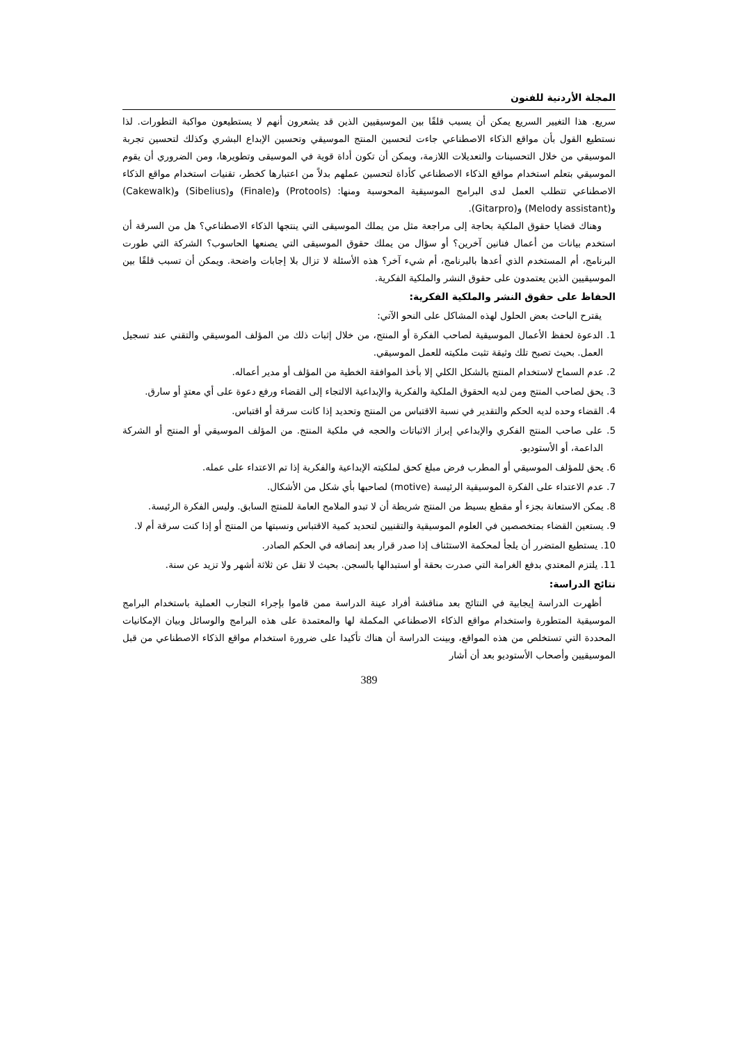المجلة الأردنية للفنون
سريع. هذا التغيير السريع يمكن أن يسبب قلقًا بين الموسيقيين الذين قد يشعرون أنهم لا يستطيعون مواكبة التطورات. لذا نستطيع القول بأن مواقع الذكاء الاصطناعي جاءت لتحسين المنتج الموسيقي وتحسين الإبداع البشري وكذلك لتحسين تجربة الموسيقي من خلال التحسينات والتعديلات اللازمة، ويمكن أن تكون أداة قوية في الموسيقى وتطويرها، ومن الضروري أن يقوم الموسيقي بتعلم استخدام مواقع الذكاء الاصطناعي كأداة لتحسين عملهم بدلاً من اعتبارها كخطر، تقنيات استخدام مواقع الذكاء الاصطناعي تتطلب العمل لدى البرامج الموسيقية المحوسبة ومنها: (Protools) و(Finale) و(Sibelius) و(Cakewalk) و(Melody assistant) و(Gitarpro).
وهناك قضايا حقوق الملكية بحاجة إلى مراجعة مثل من يملك الموسيقى التي ينتجها الذكاء الاصطناعي؟ هل من السرقة أن استخدم بيانات من أعمال فنانين آخرين؟ أو سؤال من يملك حقوق الموسيقى التي يصنعها الحاسوب؟ الشركة التي طورت البرنامج، أم المستخدم الذي أعدها بالبرنامج، أم شيء آخر؟ هذه الأسئلة لا تزال بلا إجابات واضحة. ويمكن أن تسبب قلقًا بين الموسيقيين الذين يعتمدون على حقوق النشر والملكية الفكرية.
الحفاظ على حقوق النشر والملكية الفكرية:
يقترح الباحث بعض الحلول لهذه المشاكل على النحو الآتي:
1. الدعوة لحفظ الأعمال الموسيقية لصاحب الفكرة أو المنتج، من خلال إثبات ذلك من المؤلف الموسيقي والتقني عند تسجيل العمل. بحيث تصبح تلك وثيقة تثبت ملكيته للعمل الموسيقي.
2. عدم السماح لاستخدام المنتج بالشكل الكلي إلا بأخذ الموافقة الخطية من المؤلف أو مدير أعماله.
3. يحق لصاحب المنتج ومن لديه الحقوق الملكية والفكرية والإبداعية الالتجاء إلى القضاء ورفع دعوة على أي معتدٍ أو سارق.
4. القضاء وحده لديه الحكم والتقدير في نسبة الاقتباس من المنتج وتحديد إذا كانت سرقة أو اقتباس.
5. على صاحب المنتج الفكري والإبداعي إبراز الاثباتات والحجه في ملكية المنتج. من المؤلف الموسيقي أو المنتج أو الشركة الداعمة، أو الأستوديو.
6. يحق للمؤلف الموسيقي أو المطرب فرض مبلغ كحق لملكيته الإبداعية والفكرية إذا تم الاعتداء على عمله.
7. عدم الاعتداء على الفكرة الموسيقية الرئيسة (motive) لصاحبها بأي شكل من الأشكال.
8. يمكن الاستعانة بجزء أو مقطع بسيط من المنتج شريطة أن لا تبدو الملامح العامة للمنتج السابق. وليس الفكرة الرئيسة.
9. يستعين القضاء بمتخصصين في العلوم الموسيقية والتقنيين لتحديد كمية الاقتباس ونسبتها من المنتج أو إذا كنت سرقة أم لا.
10. يستطيع المتضرر أن يلجأ لمحكمة الاستئناف إذا صدر قرار بعد إنصافه في الحكم الصادر.
11. يلتزم المعتدي بدفع الغرامة التي صدرت بحقة أو استبدالها بالسجن. بحيث لا تقل عن ثلاثة أشهر ولا تزيد عن سنة.
نتائج الدراسة:
أظهرت الدراسة إيجابية في النتائج بعد مناقشة أفراد عينة الدراسة ممن قاموا بإجراء التجارب العملية باستخدام البرامج الموسيقية المتطورة واستخدام مواقع الذكاء الاصطناعي المكملة لها والمعتمدة على هذه البرامج والوسائل وبيان الإمكانيات المحددة التي تستخلص من هذه المواقع، وبينت الدراسة أن هناك تأكيدا على ضرورة استخدام مواقع الذكاء الاصطناعي من قبل الموسيقيين وأصحاب الأستوديو بعد أن أشار
389